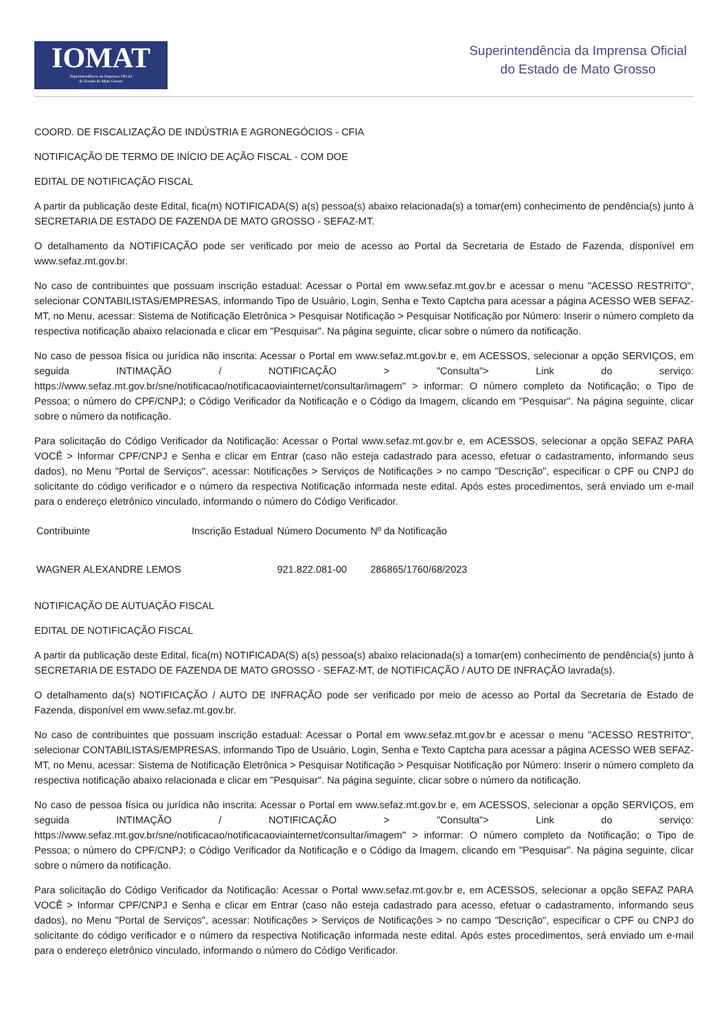IOMAT
Superintendência da Imprensa Oficial
do Estado de Mato Grosso
Superintendência da Imprensa Oficial
do Estado de Mato Grosso
COORD. DE FISCALIZAÇÃO DE INDÚSTRIA E AGRONEGÓCIOS - CFIA
NOTIFICAÇÃO DE TERMO DE INÍCIO DE AÇÃO FISCAL - COM DOE
EDITAL DE NOTIFICAÇÃO FISCAL
A partir da publicação deste Edital, fica(m) NOTIFICADA(S) a(s) pessoa(s) abaixo relacionada(s) a tomar(em) conhecimento de pendência(s) junto à SECRETARIA DE ESTADO DE FAZENDA DE MATO GROSSO - SEFAZ-MT.
O detalhamento da NOTIFICAÇÃO pode ser verificado por meio de acesso ao Portal da Secretaria de Estado de Fazenda, disponível em www.sefaz.mt.gov.br.
No caso de contribuintes que possuam inscrição estadual: Acessar o Portal em www.sefaz.mt.gov.br e acessar o menu "ACESSO RESTRITO", selecionar CONTABILISTAS/EMPRESAS, informando Tipo de Usuário, Login, Senha e Texto Captcha para acessar a página ACESSO WEB SEFAZ-MT, no Menu, acessar: Sistema de Notificação Eletrônica > Pesquisar Notificação > Pesquisar Notificação por Número: Inserir o número completo da respectiva notificação abaixo relacionada e clicar em "Pesquisar". Na página seguinte, clicar sobre o número da notificação.
No caso de pessoa física ou jurídica não inscrita: Acessar o Portal em www.sefaz.mt.gov.br e, em ACESSOS, selecionar a opção SERVIÇOS, em seguida INTIMAÇÃO / NOTIFICAÇÃO > "Consulta"> Link do serviço: https://www.sefaz.mt.gov.br/sne/notificacao/notificacaoviainternet/consultar/imagem" > informar: O número completo da Notificação; o Tipo de Pessoa; o número do CPF/CNPJ; o Código Verificador da Notificação e o Código da Imagem, clicando em "Pesquisar". Na página seguinte, clicar sobre o número da notificação.
Para solicitação do Código Verificador da Notificação: Acessar o Portal www.sefaz.mt.gov.br e, em ACESSOS, selecionar a opção SEFAZ PARA VOCÊ > Informar CPF/CNPJ e Senha e clicar em Entrar (caso não esteja cadastrado para acesso, efetuar o cadastramento, informando seus dados), no Menu "Portal de Serviços", acessar: Notificações > Serviços de Notificações > no campo "Descrição", especificar o CPF ou CNPJ do solicitante do código verificador e o número da respectiva Notificação informada neste edital. Após estes procedimentos, será enviado um e-mail para o endereço eletrônico vinculado, informando o número do Código Verificador.
| Contribuinte | Inscrição Estadual | Número Documento | Nº da Notificação |
| --- | --- | --- | --- |
| WAGNER ALEXANDRE LEMOS | | 921.822.081-00 | 286865/1760/68/2023 |
NOTIFICAÇÃO DE AUTUAÇÃO FISCAL
EDITAL DE NOTIFICAÇÃO FISCAL
A partir da publicação deste Edital, fica(m) NOTIFICADA(S) a(s) pessoa(s) abaixo relacionada(s) a tomar(em) conhecimento de pendência(s) junto à SECRETARIA DE ESTADO DE FAZENDA DE MATO GROSSO - SEFAZ-MT, de NOTIFICAÇÃO / AUTO DE INFRAÇÃO lavrada(s).
O detalhamento da(s) NOTIFICAÇÃO / AUTO DE INFRAÇÃO pode ser verificado por meio de acesso ao Portal da Secretaria de Estado de Fazenda, disponível em www.sefaz.mt.gov.br.
No caso de contribuintes que possuam inscrição estadual: Acessar o Portal em www.sefaz.mt.gov.br e acessar o menu "ACESSO RESTRITO", selecionar CONTABILISTAS/EMPRESAS, informando Tipo de Usuário, Login, Senha e Texto Captcha para acessar a página ACESSO WEB SEFAZ-MT, no Menu, acessar: Sistema de Notificação Eletrônica > Pesquisar Notificação > Pesquisar Notificação por Número: Inserir o número completo da respectiva notificação abaixo relacionada e clicar em "Pesquisar". Na página seguinte, clicar sobre o número da notificação.
No caso de pessoa física ou jurídica não inscrita: Acessar o Portal em www.sefaz.mt.gov.br e, em ACESSOS, selecionar a opção SERVIÇOS, em seguida INTIMAÇÃO / NOTIFICAÇÃO > "Consulta"> Link do serviço: https://www.sefaz.mt.gov.br/sne/notificacao/notificacaoviainternet/consultar/imagem" > informar: O número completo da Notificação; o Tipo de Pessoa; o número do CPF/CNPJ; o Código Verificador da Notificação e o Código da Imagem, clicando em "Pesquisar". Na página seguinte, clicar sobre o número da notificação.
Para solicitação do Código Verificador da Notificação: Acessar o Portal www.sefaz.mt.gov.br e, em ACESSOS, selecionar a opção SEFAZ PARA VOCÊ > Informar CPF/CNPJ e Senha e clicar em Entrar (caso não esteja cadastrado para acesso, efetuar o cadastramento, informando seus dados), no Menu "Portal de Serviços", acessar: Notificações > Serviços de Notificações > no campo "Descrição", especificar o CPF ou CNPJ do solicitante do código verificador e o número da respectiva Notificação informada neste edital. Após estes procedimentos, será enviado um e-mail para o endereço eletrônico vinculado, informando o número do Código Verificador.